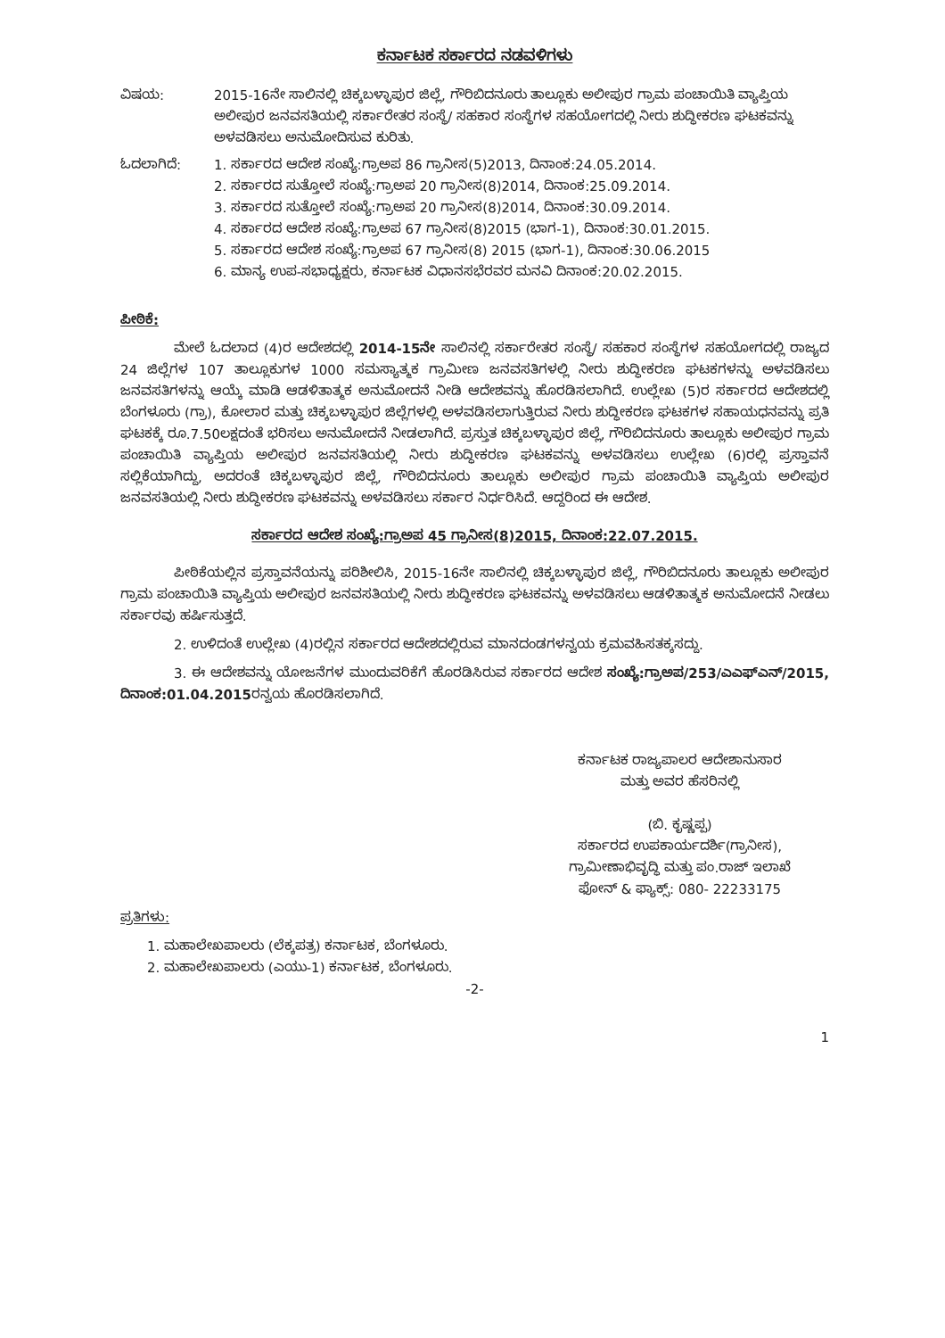ಕರ್ನಾಟಕ ಸರ್ಕಾರದ ನಡವಳಿಗಳು
ವಿಷಯ: 2015-16ನೇ ಸಾಲಿನಲ್ಲಿ ಚಿಕ್ಕಬಳ್ಳಾಪುರ ಜಿಲ್ಲೆ, ಗೌರಿಬಿದನೂರು ತಾಲ್ಲೂಕು ಅಲೀಪುರ ಗ್ರಾಮ ಪಂಚಾಯಿತಿ ವ್ಯಾಪ್ತಿಯ ಅಲೀಪುರ ಜನವಸತಿಯಲ್ಲಿ ಸರ್ಕಾರೇತರ ಸಂಸ್ಥೆ/ ಸಹಕಾರ ಸಂಸ್ಥೆಗಳ ಸಹಯೋಗದಲ್ಲಿ ನೀರು ಶುದ್ಧೀಕರಣ ಘಟಕವನ್ನು ಅಳವಡಿಸಲು ಅನುಮೋದಿಸುವ ಕುರಿತು.
ಓದಲಾಗಿದೆ: 1. ಸರ್ಕಾರದ ಆದೇಶ ಸಂಖ್ಯೆ:ಗ್ರಾಅಪ 86 ಗ್ರಾನೀಸ(5)2013, ದಿನಾಂಕ:24.05.2014.
2. ಸರ್ಕಾರದ ಸುತ್ತೋಲೆ ಸಂಖ್ಯೆ:ಗ್ರಾಅಪ 20 ಗ್ರಾನೀಸ(8)2014, ದಿನಾಂಕ:25.09.2014.
3. ಸರ್ಕಾರದ ಸುತ್ತೋಲೆ ಸಂಖ್ಯೆ:ಗ್ರಾಅಪ 20 ಗ್ರಾನೀಸ(8)2014, ದಿನಾಂಕ:30.09.2014.
4. ಸರ್ಕಾರದ ಆದೇಶ ಸಂಖ್ಯೆ:ಗ್ರಾಅಪ 67 ಗ್ರಾನೀಸ(8)2015 (ಭಾಗ-1), ದಿನಾಂಕ:30.01.2015.
5. ಸರ್ಕಾರದ ಆದೇಶ ಸಂಖ್ಯೆ:ಗ್ರಾಅಪ 67 ಗ್ರಾನೀಸ(8) 2015 (ಭಾಗ-1), ದಿನಾಂಕ:30.06.2015
6. ಮಾನ್ಯ ಉಪ-ಸಭಾಧ್ಯಕ್ಷರು, ಕರ್ನಾಟಕ ವಿಧಾನಸಭೆರವರ ಮನವಿ ದಿನಾಂಕ:20.02.2015.
ಪೀಠಿಕೆ:
ಮೇಲೆ ಓದಲಾದ (4)ರ ಆದೇಶದಲ್ಲಿ 2014-15ನೇ ಸಾಲಿನಲ್ಲಿ ಸರ್ಕಾರೇತರ ಸಂಸ್ಥೆ/ ಸಹಕಾರ ಸಂಸ್ಥೆಗಳ ಸಹಯೋಗದಲ್ಲಿ ರಾಜ್ಯದ 24 ಜಿಲ್ಲೆಗಳ 107 ತಾಲ್ಲೂಕುಗಳ 1000 ಸಮಸ್ಯಾತ್ಮಕ ಗ್ರಾಮೀಣ ಜನವಸತಿಗಳಲ್ಲಿ ನೀರು ಶುದ್ಧೀಕರಣ ಘಟಕಗಳನ್ನು ಅಳವಡಿಸಲು ಜನವಸತಿಗಳನ್ನು ಆಯ್ಕೆ ಮಾಡಿ ಆಡಳಿತಾತ್ಮಕ ಅನುಮೋದನೆ ನೀಡಿ ಆದೇಶವನ್ನು ಹೊರಡಿಸಲಾಗಿದೆ. ಉಲ್ಲೇಖ (5)ರ ಸರ್ಕಾರದ ಆದೇಶದಲ್ಲಿ ಬೆಂಗಳೂರು (ಗ್ರಾ), ಕೋಲಾರ ಮತ್ತು ಚಿಕ್ಕಬಳ್ಳಾಪುರ ಜಿಲ್ಲೆಗಳಲ್ಲಿ ಅಳವಡಿಸಲಾಗುತ್ತಿರುವ ನೀರು ಶುದ್ಧೀಕರಣ ಘಟಕಗಳ ಸಹಾಯಧನವನ್ನು ಪ್ರತಿ ಘಟಕಕ್ಕೆ ರೂ.7.50ಲಕ್ಷದಂತೆ ಭರಿಸಲು ಅನುಮೋದನೆ ನೀಡಲಾಗಿದೆ. ಪ್ರಸ್ತುತ ಚಿಕ್ಕಬಳ್ಳಾಪುರ ಜಿಲ್ಲೆ, ಗೌರಿಬಿದನೂರು ತಾಲ್ಲೂಕು ಅಲೀಪುರ ಗ್ರಾಮ ಪಂಚಾಯಿತಿ ವ್ಯಾಪ್ತಿಯ ಅಲೀಪುರ ಜನವಸತಿಯಲ್ಲಿ ನೀರು ಶುದ್ಧೀಕರಣ ಘಟಕವನ್ನು ಅಳವಡಿಸಲು ಉಲ್ಲೇಖ (6)ರಲ್ಲಿ ಪ್ರಸ್ತಾವನೆ ಸಲ್ಲಿಕೆಯಾಗಿದ್ದು, ಅದರಂತೆ ಚಿಕ್ಕಬಳ್ಳಾಪುರ ಜಿಲ್ಲೆ, ಗೌರಿಬಿದನೂರು ತಾಲ್ಲೂಕು ಅಲೀಪುರ ಗ್ರಾಮ ಪಂಚಾಯಿತಿ ವ್ಯಾಪ್ತಿಯ ಅಲೀಪುರ ಜನವಸತಿಯಲ್ಲಿ ನೀರು ಶುದ್ಧೀಕರಣ ಘಟಕವನ್ನು ಅಳವಡಿಸಲು ಸರ್ಕಾರ ನಿರ್ಧರಿಸಿದೆ. ಆದ್ದರಿಂದ ಈ ಆದೇಶ.
ಸರ್ಕಾರದ ಆದೇಶ ಸಂಖ್ಯೆ:ಗ್ರಾಅಪ 45 ಗ್ರಾನೀಸ(8)2015, ದಿನಾಂಕ:22.07.2015.
ಪೀಠಿಕೆಯಲ್ಲಿನ ಪ್ರಸ್ತಾವನೆಯನ್ನು ಪರಿಶೀಲಿಸಿ, 2015-16ನೇ ಸಾಲಿನಲ್ಲಿ ಚಿಕ್ಕಬಳ್ಳಾಪುರ ಜಿಲ್ಲೆ, ಗೌರಿಬಿದನೂರು ತಾಲ್ಲೂಕು ಅಲೀಪುರ ಗ್ರಾಮ ಪಂಚಾಯಿತಿ ವ್ಯಾಪ್ತಿಯ ಅಲೀಪುರ ಜನವಸತಿಯಲ್ಲಿ ನೀರು ಶುದ್ಧೀಕರಣ ಘಟಕವನ್ನು ಅಳವಡಿಸಲು ಆಡಳಿತಾತ್ಮಕ ಅನುಮೋದನೆ ನೀಡಲು ಸರ್ಕಾರವು ಹರ್ಷಿಸುತ್ತದೆ.
2. ಉಳಿದಂತೆ ಉಲ್ಲೇಖ (4)ರಲ್ಲಿನ ಸರ್ಕಾರದ ಆದೇಶದಲ್ಲಿರುವ ಮಾನದಂಡಗಳನ್ವಯ ಕ್ರಮವಹಿಸತಕ್ಕಸದ್ದು.
3. ಈ ಆದೇಶವನ್ನು ಯೋಜನೆಗಳ ಮುಂದುವರಿಕೆಗೆ ಹೊರಡಿಸಿರುವ ಸರ್ಕಾರದ ಆದೇಶ ಸಂಖ್ಯೆ:ಗ್ರಾಅಪ/253/ಎಎಫ್‌ಎನ್/2015, ದಿನಾಂಕ:01.04.2015ರನ್ವಯ ಹೊರಡಿಸಲಾಗಿದೆ.
ಕರ್ನಾಟಕ ರಾಜ್ಯಪಾಲರ ಆದೇಶಾನುಸಾರ
ಮತ್ತು ಅವರ ಹೆಸರಿನಲ್ಲಿ
(ಬಿ. ಕೃಷ್ಣಪ್ಪ)
ಸರ್ಕಾರದ ಉಪಕಾರ್ಯದರ್ಶಿ(ಗ್ರಾನೀಸ),
ಗ್ರಾಮೀಣಾಭಿವೃದ್ಧಿ ಮತ್ತು ಪಂ.ರಾಜ್ ಇಲಾಖೆ
ಫೋನ್ & ಫ್ಯಾಕ್ಸ್: 080- 22233175
ಪ್ರತಿಗಳು:
1. ಮಹಾಲೇಖಪಾಲರು (ಲೆಕ್ಕಪತ್ರ) ಕರ್ನಾಟಕ, ಬೆಂಗಳೂರು.
2. ಮಹಾಲೇಖಪಾಲರು (ಎಯು-1) ಕರ್ನಾಟಕ, ಬೆಂಗಳೂರು.
-2-
1